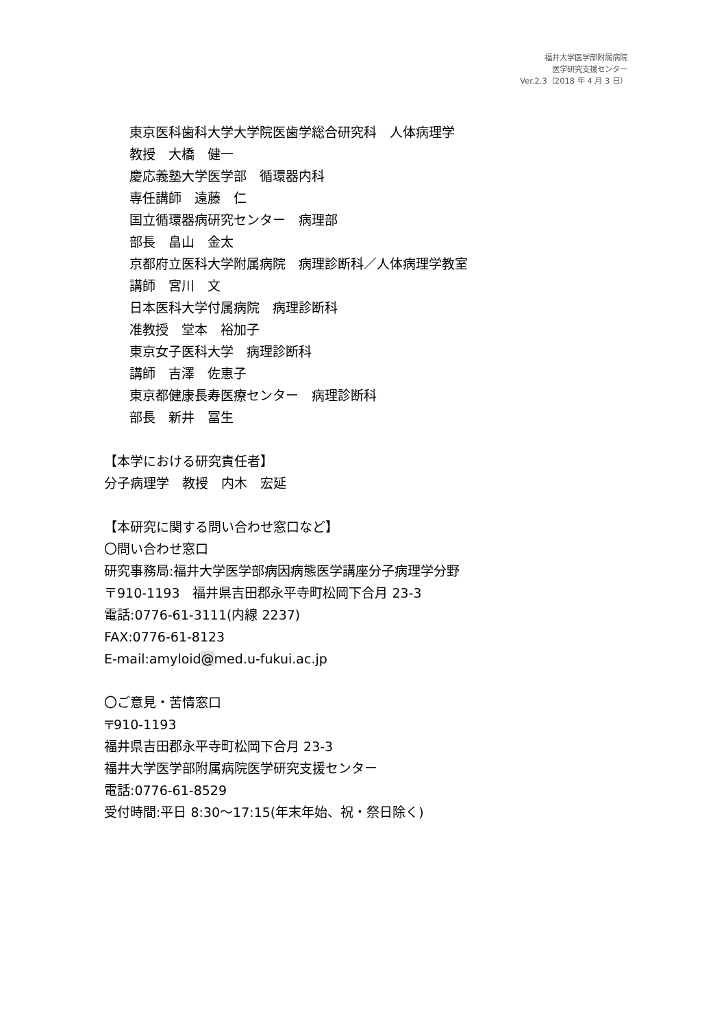福井大学医学部附属病院
医学研究支援センター
Ver.2.3（2018 年 4 月 3 日）
東京医科歯科大学大学院医歯学総合研究科　人体病理学
教授　大橋　健一
慶応義塾大学医学部　循環器内科
専任講師　遠藤　仁
国立循環器病研究センター　病理部
部長　畠山　金太
京都府立医科大学附属病院　病理診断科／人体病理学教室
講師　宮川　文
日本医科大学付属病院　病理診断科
准教授　堂本　裕加子
東京女子医科大学　病理診断科
講師　吉澤　佐恵子
東京都健康長寿医療センター　病理診断科
部長　新井　冨生
【本学における研究責任者】
分子病理学　教授　内木　宏延
【本研究に関する問い合わせ窓口など】
〇問い合わせ窓口
研究事務局:福井大学医学部病因病態医学講座分子病理学分野
〒910-1193　福井県吉田郡永平寺町松岡下合月 23-3
電話:0776-61-3111(内線 2237)
FAX:0776-61-8123
E-mail:amyloid@med.u-fukui.ac.jp
〇ご意見・苦情窓口
〒910-1193
福井県吉田郡永平寺町松岡下合月 23-3
福井大学医学部附属病院医学研究支援センター
電話:0776-61-8529
受付時間:平日 8:30～17:15(年末年始、祝・祭日除く)